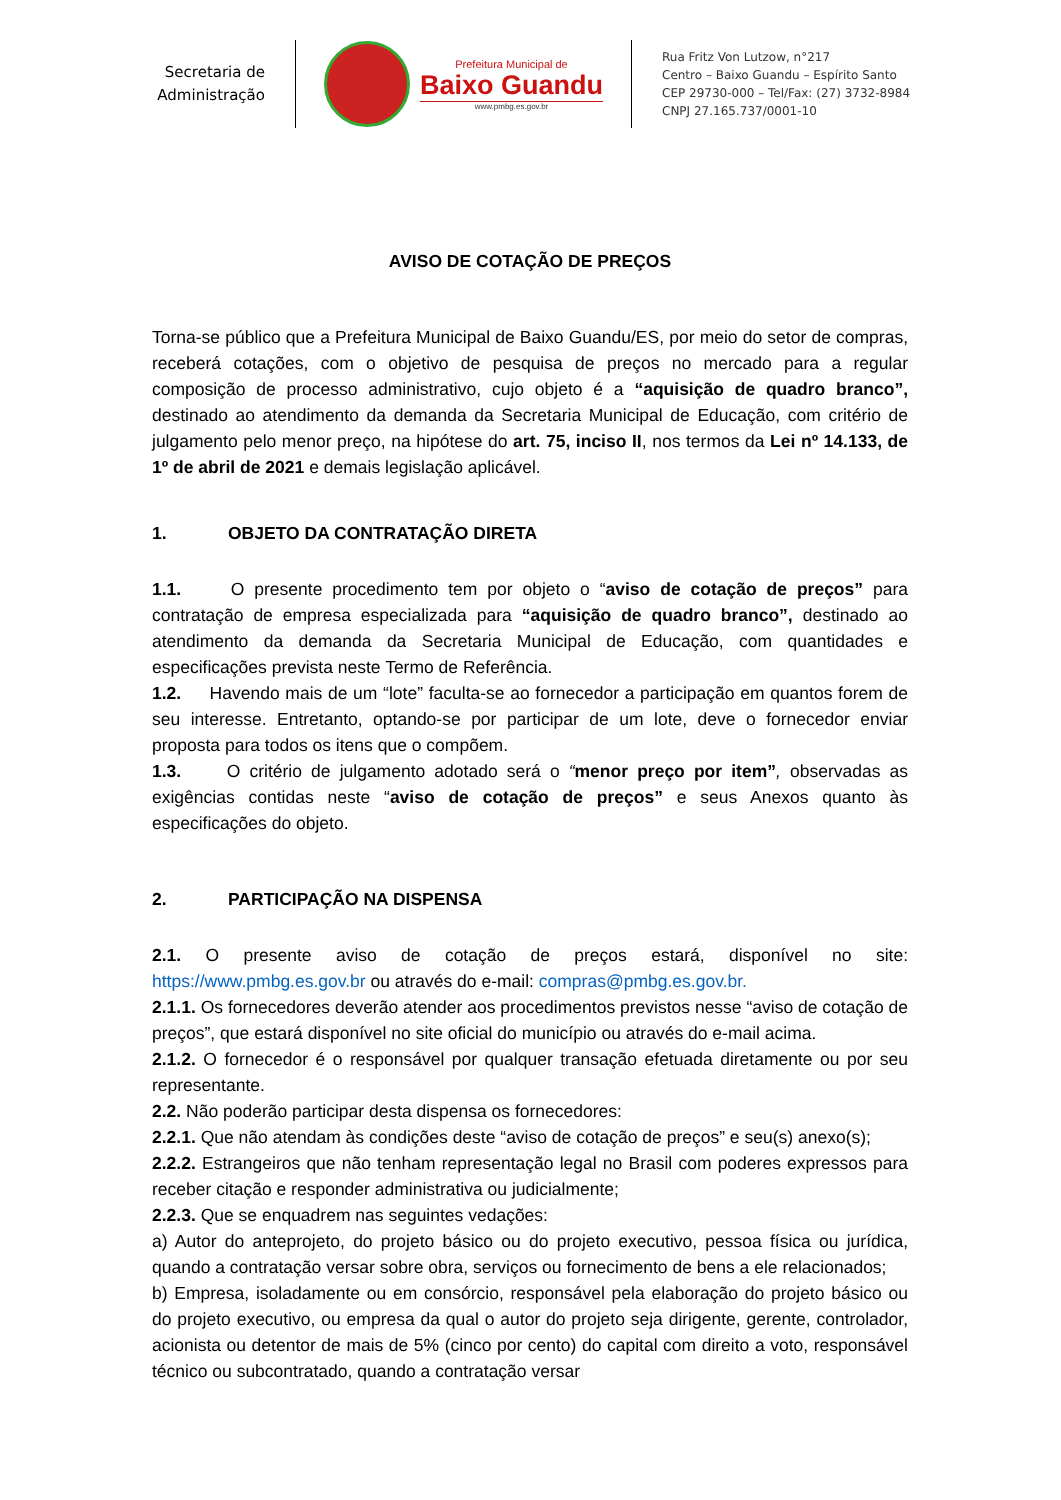Secretaria de
Administração
Prefeitura Municipal de
Baixo Guandu
www.pmbg.es.gov.br
Rua Fritz Von Lutzow, n°217
Centro – Baixo Guandu – Espírito Santo
CEP 29730-000 – Tel/Fax: (27) 3732-8984
CNPJ 27.165.737/0001-10
AVISO DE COTAÇÃO DE PREÇOS
Torna-se público que a Prefeitura Municipal de Baixo Guandu/ES, por meio do setor de compras, receberá cotações, com o objetivo de pesquisa de preços no mercado para a regular composição de processo administrativo, cujo objeto é a “aquisição de quadro branco”, destinado ao atendimento da demanda da Secretaria Municipal de Educação, com critério de julgamento pelo menor preço, na hipótese do art. 75, inciso II, nos termos da Lei nº 14.133, de 1º de abril de 2021 e demais legislação aplicável.
1. OBJETO DA CONTRATAÇÃO DIRETA
1.1. O presente procedimento tem por objeto o “aviso de cotação de preços” para contratação de empresa especializada para “aquisição de quadro branco”, destinado ao atendimento da demanda da Secretaria Municipal de Educação, com quantidades e especificações prevista neste Termo de Referência.
1.2. Havendo mais de um “lote” faculta-se ao fornecedor a participação em quantos forem de seu interesse. Entretanto, optando-se por participar de um lote, deve o fornecedor enviar proposta para todos os itens que o compõem.
1.3. O critério de julgamento adotado será o “menor preço por item”, observadas as exigências contidas neste “aviso de cotação de preços” e seus Anexos quanto às especificações do objeto.
2. PARTICIPAÇÃO NA DISPENSA
2.1. O presente aviso de cotação de preços estará, disponível no site: https://www.pmbg.es.gov.br ou através do e-mail: compras@pmbg.es.gov.br.
2.1.1. Os fornecedores deverão atender aos procedimentos previstos nesse “aviso de cotação de preços”, que estará disponível no site oficial do município ou através do e-mail acima.
2.1.2. O fornecedor é o responsável por qualquer transação efetuada diretamente ou por seu representante.
2.2. Não poderão participar desta dispensa os fornecedores:
2.2.1. Que não atendam às condições deste “aviso de cotação de preços” e seu(s) anexo(s);
2.2.2. Estrangeiros que não tenham representação legal no Brasil com poderes expressos para receber citação e responder administrativa ou judicialmente;
2.2.3. Que se enquadrem nas seguintes vedações:
a) Autor do anteprojeto, do projeto básico ou do projeto executivo, pessoa física ou jurídica, quando a contratação versar sobre obra, serviços ou fornecimento de bens a ele relacionados;
b) Empresa, isoladamente ou em consórcio, responsável pela elaboração do projeto básico ou do projeto executivo, ou empresa da qual o autor do projeto seja dirigente, gerente, controlador, acionista ou detentor de mais de 5% (cinco por cento) do capital com direito a voto, responsável técnico ou subcontratado, quando a contratação versar